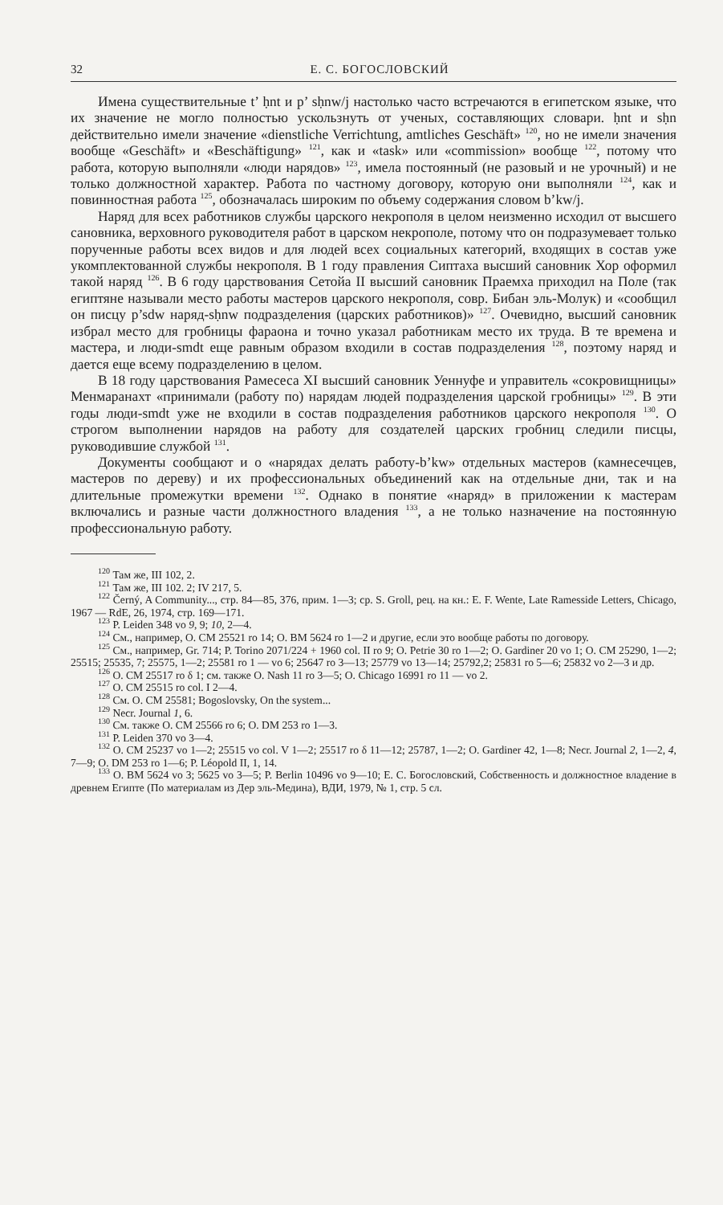32 Е. С. БОГОСЛОВСКИЙ
Имена существительные t’ ḥnt и p’ sḥnw/j настолько часто встречаются в египетском языке, что их значение не могло полностью ускользнуть от ученых, составляющих словари. ḥnt и sḥn действительно имели значение «dienstliche Verrichtung, amtliches Geschäft» <sup>120</sup>, но не имели значения вообще «Geschäft» и «Beschäftigung» <sup>121</sup>, как и «task» или «commission» вообще <sup>122</sup>, потому что работа, которую выполняли «люди нарядов» <sup>123</sup>, имела постоянный (не разовый и не урочный) и не только должностной характер. Работа по частному договору, которую они выполняли <sup>124</sup>, как и повинностная работа <sup>125</sup>, обозначалась широким по объему содержания словом b’kw/j.
Наряд для всех работников службы царского некрополя в целом неизменно исходил от высшего сановника, верховного руководителя работ в царском некрополе, потому что он подразумевает только порученные работы всех видов и для людей всех социальных категорий, входящих в состав уже укомплектованной службы некрополя. В 1 году правления Сиптаха высший сановник Хор оформил такой наряд <sup>126</sup>. В 6 году царствования Сетойа II высший сановник Праемха приходил на Поле (так египтяне называли место работы мастеров царского некрополя, совр. Бибан эль-Молук) и «сообщил он писцу p’sdw наряд-sḥnw подразделения (царских работников)» <sup>127</sup>. Очевидно, высший сановник избрал место для гробницы фараона и точно указал работникам место их труда. В те времена и мастера, и люди-smdt еще равным образом входили в состав подразделения <sup>128</sup>, поэтому наряд и дается еще всему подразделению в целом.
В 18 году царствования Рамесеса XI высший сановник Уеннуфе и управитель «сокровищницы» Менмаранахт «принимали (работу по) нарядам людей подразделения царской гробницы» <sup>129</sup>. В эти годы люди-smdt уже не входили в состав подразделения работников царского некрополя <sup>130</sup>. О строгом выполнении нарядов на работу для создателей царских гробниц следили писцы, руководившие службой <sup>131</sup>.
Документы сообщают и о «нарядах делать работу-b’kw» отдельных мастеров (камнесечцев, мастеров по дереву) и их профессиональных объединений как на отдельные дни, так и на длительные промежутки времени <sup>132</sup>. Однако в понятие «наряд» в приложении к мастерам включались и разные части должностного владения <sup>133</sup>, а не только назначение на постоянную профессиональную работу.
<sup>120</sup> Там же, III 102, 2.
<sup>121</sup> Там же, III 102. 2; IV 217, 5.
<sup>122</sup> Černý, A Community..., стр. 84—85, 376, прим. 1—3; ср. S. Groll, рец. на кн.: E. F. Wente, Late Ramesside Letters, Chicago, 1967 — RdE, 26, 1974, стр. 169—171.
<sup>123</sup> P. Leiden 348 vo 9, 9; 10, 2—4.
<sup>124</sup> См., например, O. CM 25521 ro 14; O. BM 5624 ro 1—2 и другие, если это вообще работы по договору.
<sup>125</sup> См., например, Gr. 714; P. Torino 2071/224 + 1960 col. II ro 9; O. Petrie 30 ro 1—2; O. Gardiner 20 vo 1; O. CM 25290, 1—2; 25515; 25535, 7; 25575, 1—2; 25581 ro 1 — vo 6; 25647 ro 3—13; 25779 vo 13—14; 25792,2; 25831 ro 5—6; 25832 vo 2—3 и др.
<sup>126</sup> O. CM 25517 ro δ 1; см. также O. Nash 11 ro 3—5; O. Chicago 16991 ro 11 — vo 2.
<sup>127</sup> O. CM 25515 ro col. I 2—4.
<sup>128</sup> См. O. CM 25581; Bogoslovsky, On the system...
<sup>129</sup> Necr. Journal 1, 6.
<sup>130</sup> См. также O. CM 25566 ro 6; O. DM 253 ro 1—3.
<sup>131</sup> P. Leiden 370 vo 3—4.
<sup>132</sup> O. CM 25237 vo 1—2; 25515 vo col. V 1—2; 25517 ro δ 11—12; 25787, 1—2; O. Gardiner 42, 1—8; Necr. Journal 2, 1—2, 4, 7—9; O. DM 253 ro 1—6; P. Léopold II, 1, 14.
<sup>133</sup> O. BM 5624 vo 3; 5625 vo 3—5; P. Berlin 10496 vo 9—10; Е. С. Богословский, Собственность и должностное владение в древнем Египте (По материалам из Дер эль-Медина), ВДИ, 1979, № 1, стр. 5 сл.